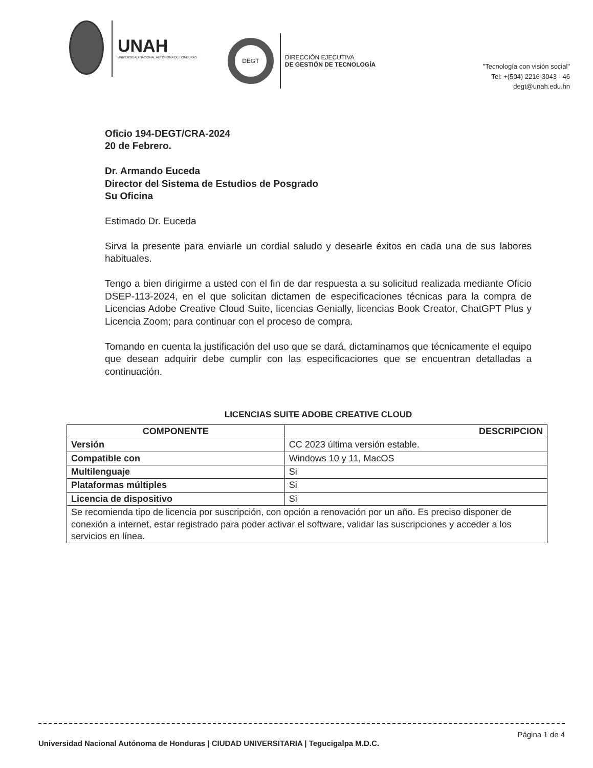UNAH
UNIVERSIDAD NACIONAL AUTÓNOMA DE HONDURAS
DEGT
DIRECCIÓN EJECUTIVA
DE GESTIÓN DE TECNOLOGÍA
"Tecnología con visión social"
Tel: +(504) 2216-3043 - 46
degt@unah.edu.hn
Oficio 194-DEGT/CRA-2024
20 de Febrero.
Dr. Armando Euceda
Director del Sistema de Estudios de Posgrado
Su Oficina
Estimado Dr. Euceda
Sirva la presente para enviarle un cordial saludo y desearle éxitos en cada una de sus labores habituales.
Tengo a bien dirigirme a usted con el fin de dar respuesta a su solicitud realizada mediante Oficio DSEP-113-2024, en el que solicitan dictamen de especificaciones técnicas para la compra de Licencias Adobe Creative Cloud Suite, licencias Genially, licencias Book Creator, ChatGPT Plus y Licencia Zoom; para continuar con el proceso de compra.
Tomando en cuenta la justificación del uso que se dará, dictaminamos que técnicamente el equipo que desean adquirir debe cumplir con las especificaciones que se encuentran detalladas a continuación.
LICENCIAS SUITE ADOBE CREATIVE CLOUD
| COMPONENTE | DESCRIPCION |
| --- | --- |
| Versión | CC 2023 última versión estable. |
| Compatible con | Windows 10 y 11, MacOS |
| Multilenguaje | Si |
| Plataformas múltiples | Si |
| Licencia de dispositivo | Si |
| Se recomienda tipo de licencia por suscripción, con opción a renovación por un año. Es preciso disponer de conexión a internet, estar registrado para poder activar el software, validar las suscripciones y acceder a los servicios en línea. | |
Página 1 de 4
Universidad Nacional Autónoma de Honduras | CIUDAD UNIVERSITARIA | Tegucigalpa M.D.C.